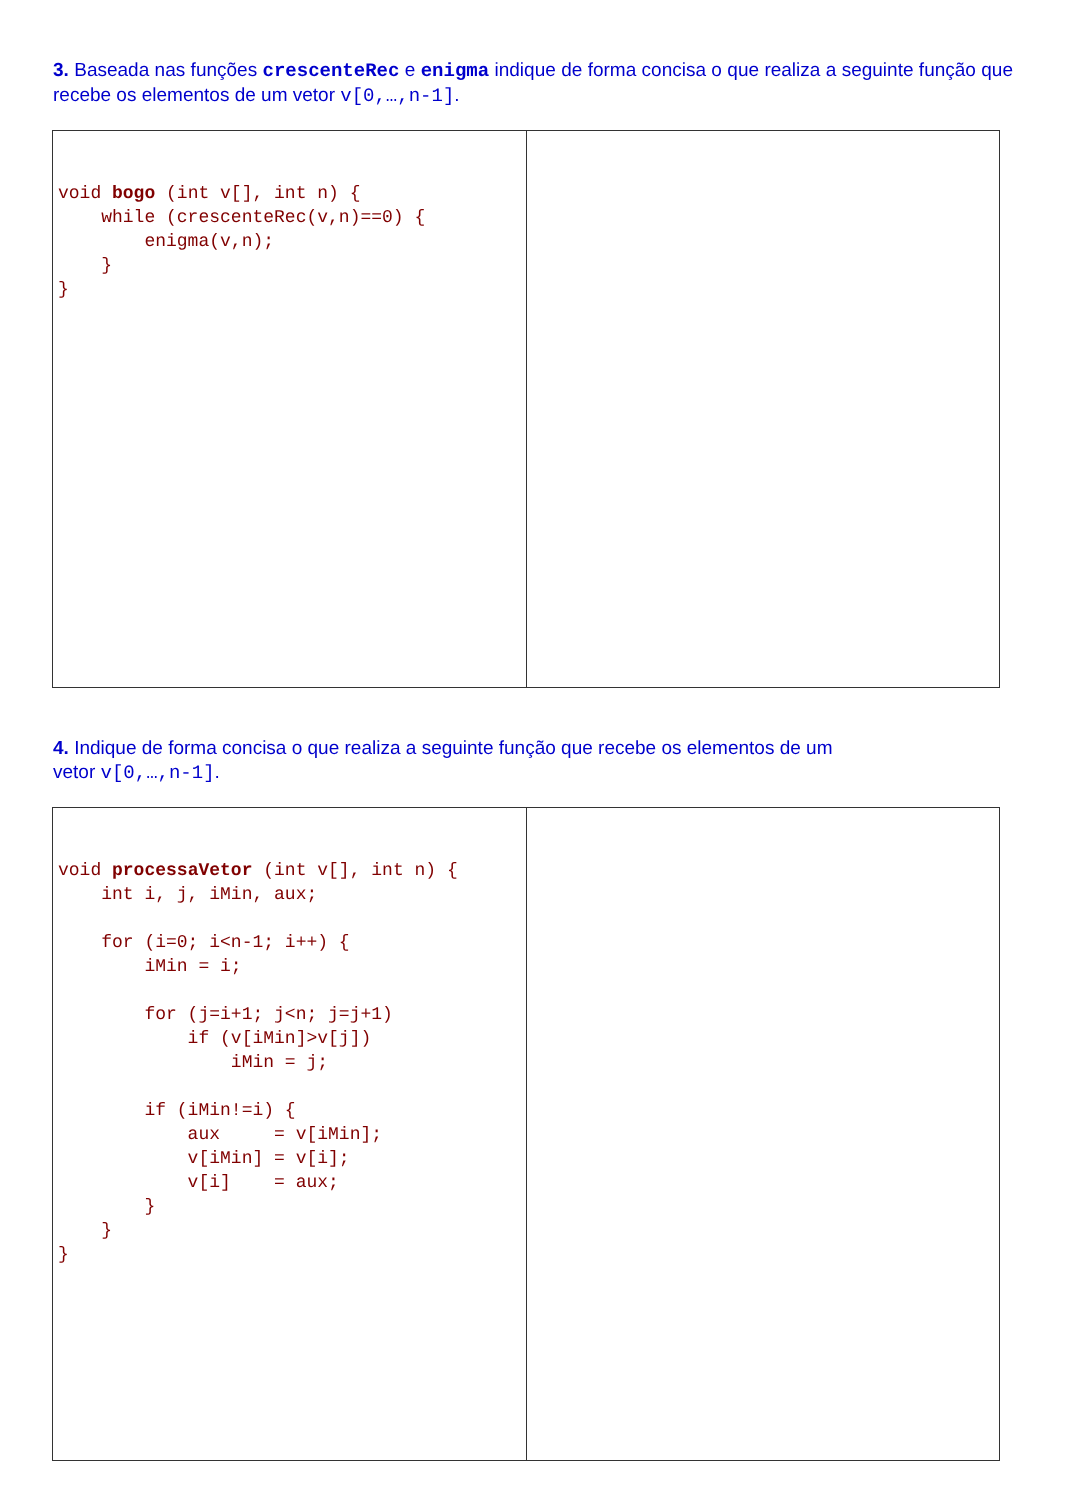3. Baseada nas funções crescenteRec e enigma indique de forma concisa o que realiza a seguinte função que recebe os elementos de um vetor v[0,…,n-1].
| void bogo (int v[], int n) { while (crescenteRec(v,n)==0) { enigma(v,n); } } | |
4. Indique de forma concisa o que realiza a seguinte função que recebe os elementos de um
vetor v[0,…,n-1].
| void processaVetor (int v[], int n) { int i, j, iMin, aux; for (i=0; i<n-1; i++) { iMin = i; for (j=i+1; j<n; j=j+1) if (v[iMin]>v[j]) iMin = j; if (iMin!=i) { aux = v[iMin]; v[iMin] = v[i]; v[i] = aux; } } } | |